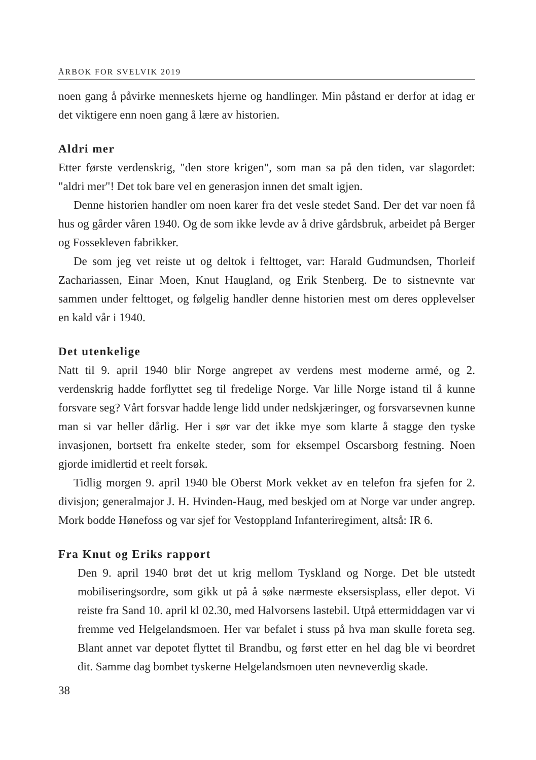ÅRBOK FOR SVELVIK 2019
noen gang å påvirke menneskets hjerne og handlinger. Min påstand er derfor at idag er det viktigere enn noen gang å lære av historien.
Aldri mer
Etter første verdenskrig, "den store krigen", som man sa på den tiden, var slagordet: "aldri mer"! Det tok bare vel en generasjon innen det smalt igjen.
Denne historien handler om noen karer fra det vesle stedet Sand. Der det var noen få hus og gårder våren 1940. Og de som ikke levde av å drive gårdsbruk, arbeidet på Berger og Fossekleven fabrikker.
De som jeg vet reiste ut og deltok i felttoget, var: Harald Gudmundsen, Thorleif Zachariassen, Einar Moen, Knut Haugland, og Erik Stenberg. De to sistnevnte var sammen under felttoget, og følgelig handler denne historien mest om deres opplevelser en kald vår i 1940.
Det utenkelige
Natt til 9. april 1940 blir Norge angrepet av verdens mest moderne armé, og 2. verdenskrig hadde forflyttet seg til fredelige Norge. Var lille Norge istand til å kunne forsvare seg? Vårt forsvar hadde lenge lidd under nedskjæringer, og forsvarsevnen kunne man si var heller dårlig. Her i sør var det ikke mye som klarte å stagge den tyske invasjonen, bortsett fra enkelte steder, som for eksempel Oscarsborg festning. Noen gjorde imidlertid et reelt forsøk.
Tidlig morgen 9. april 1940 ble Oberst Mork vekket av en telefon fra sjefen for 2. divisjon; generalmajor J. H. Hvinden-Haug, med beskjed om at Norge var under angrep. Mork bodde Hønefoss og var sjef for Vestoppland Infanteriregiment, altså: IR 6.
Fra Knut og Eriks rapport
Den 9. april 1940 brøt det ut krig mellom Tyskland og Norge. Det ble utstedt mobiliseringsordre, som gikk ut på å søke nærmeste eksersisplass, eller depot. Vi reiste fra Sand 10. april kl 02.30, med Halvorsens lastebil. Utpå ettermiddagen var vi fremme ved Helgelandsmoen. Her var befalet i stuss på hva man skulle foreta seg. Blant annet var depotet flyttet til Brandbu, og først etter en hel dag ble vi beordret dit. Samme dag bombet tyskerne Helgelandsmoen uten nevneverdig skade.
38